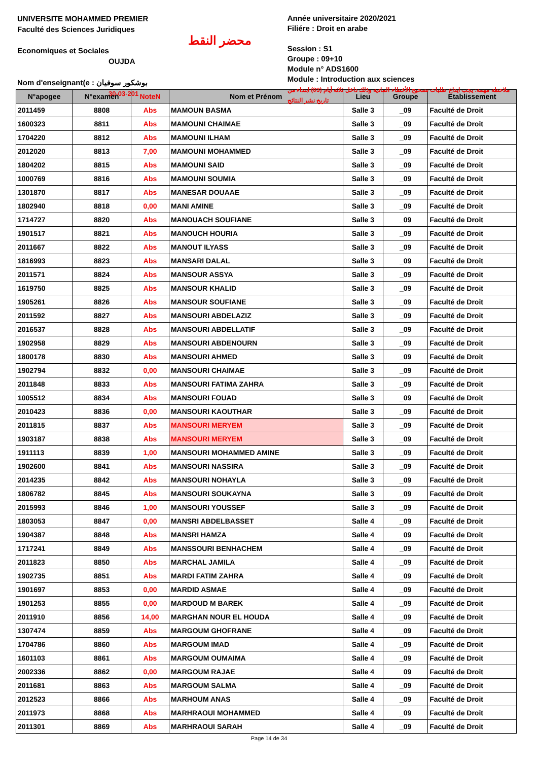UNIVERSITE MOHAMMED PREMIER
Faculté des Sciences Juridiques
Economiques et Sociales
OUJDA
Nom d'enseignant(e : بوشكور سوفيان
30-03-201
محضر النقط
Année universitaire 2020/2021
Filiére : Droit en arabe
Session : S1
Groupe : 09+10
Module n° ADS1600
Module : Introduction aux sciences
ملاحظة مهمة: يجب ايداع طلبات تصحيح الأخطاء المادية وذلك داخل ثلاثة أيام (03) ابتداء من تاريخ نشر النتائج
| N°apogee | N°examen | NoteN | Nom et Prénom | Lieu | Groupe | Etablissement |
| --- | --- | --- | --- | --- | --- | --- |
| 2011459 | 8808 | Abs | MAMOUN BASMA | Salle 3 | _09 | Faculté de Droit |
| 1600323 | 8811 | Abs | MAMOUNI CHAIMAE | Salle 3 | _09 | Faculté de Droit |
| 1704220 | 8812 | Abs | MAMOUNI ILHAM | Salle 3 | _09 | Faculté de Droit |
| 2012020 | 8813 | 7,00 | MAMOUNI MOHAMMED | Salle 3 | _09 | Faculté de Droit |
| 1804202 | 8815 | Abs | MAMOUNI SAID | Salle 3 | _09 | Faculté de Droit |
| 1000769 | 8816 | Abs | MAMOUNI SOUMIA | Salle 3 | _09 | Faculté de Droit |
| 1301870 | 8817 | Abs | MANESAR DOUAAE | Salle 3 | _09 | Faculté de Droit |
| 1802940 | 8818 | 0,00 | MANI AMINE | Salle 3 | _09 | Faculté de Droit |
| 1714727 | 8820 | Abs | MANOUACH SOUFIANE | Salle 3 | _09 | Faculté de Droit |
| 1901517 | 8821 | Abs | MANOUCH HOURIA | Salle 3 | _09 | Faculté de Droit |
| 2011667 | 8822 | Abs | MANOUT ILYASS | Salle 3 | _09 | Faculté de Droit |
| 1816993 | 8823 | Abs | MANSARI DALAL | Salle 3 | _09 | Faculté de Droit |
| 2011571 | 8824 | Abs | MANSOUR ASSYA | Salle 3 | _09 | Faculté de Droit |
| 1619750 | 8825 | Abs | MANSOUR KHALID | Salle 3 | _09 | Faculté de Droit |
| 1905261 | 8826 | Abs | MANSOUR SOUFIANE | Salle 3 | _09 | Faculté de Droit |
| 2011592 | 8827 | Abs | MANSOURI ABDELAZIZ | Salle 3 | _09 | Faculté de Droit |
| 2016537 | 8828 | Abs | MANSOURI ABDELLATIF | Salle 3 | _09 | Faculté de Droit |
| 1902958 | 8829 | Abs | MANSOURI ABDENOURN | Salle 3 | _09 | Faculté de Droit |
| 1800178 | 8830 | Abs | MANSOURI AHMED | Salle 3 | _09 | Faculté de Droit |
| 1902794 | 8832 | 0,00 | MANSOURI CHAIMAE | Salle 3 | _09 | Faculté de Droit |
| 2011848 | 8833 | Abs | MANSOURI FATIMA ZAHRA | Salle 3 | _09 | Faculté de Droit |
| 1005512 | 8834 | Abs | MANSOURI FOUAD | Salle 3 | _09 | Faculté de Droit |
| 2010423 | 8836 | 0,00 | MANSOURI KAOUTHAR | Salle 3 | _09 | Faculté de Droit |
| 2011815 | 8837 | Abs | MANSOURI MERYEM | Salle 3 | _09 | Faculté de Droit |
| 1903187 | 8838 | Abs | MANSOURI MERYEM | Salle 3 | _09 | Faculté de Droit |
| 1911113 | 8839 | 1,00 | MANSOURI MOHAMMED AMINE | Salle 3 | _09 | Faculté de Droit |
| 1902600 | 8841 | Abs | MANSOURI NASSIRA | Salle 3 | _09 | Faculté de Droit |
| 2014235 | 8842 | Abs | MANSOURI NOHAYLA | Salle 3 | _09 | Faculté de Droit |
| 1806782 | 8845 | Abs | MANSOURI SOUKAYNA | Salle 3 | _09 | Faculté de Droit |
| 2015993 | 8846 | 1,00 | MANSOURI YOUSSEF | Salle 3 | _09 | Faculté de Droit |
| 1803053 | 8847 | 0,00 | MANSRI ABDELBASSET | Salle 4 | _09 | Faculté de Droit |
| 1904387 | 8848 | Abs | MANSRI HAMZA | Salle 4 | _09 | Faculté de Droit |
| 1717241 | 8849 | Abs | MANSSOURI BENHACHEM | Salle 4 | _09 | Faculté de Droit |
| 2011823 | 8850 | Abs | MARCHAL JAMILA | Salle 4 | _09 | Faculté de Droit |
| 1902735 | 8851 | Abs | MARDI FATIM ZAHRA | Salle 4 | _09 | Faculté de Droit |
| 1901697 | 8853 | 0,00 | MARDID ASMAE | Salle 4 | _09 | Faculté de Droit |
| 1901253 | 8855 | 0,00 | MARDOUD M BAREK | Salle 4 | _09 | Faculté de Droit |
| 2011910 | 8856 | 14,00 | MARGHAN NOUR EL HOUDA | Salle 4 | _09 | Faculté de Droit |
| 1307474 | 8859 | Abs | MARGOUM GHOFRANE | Salle 4 | _09 | Faculté de Droit |
| 1704786 | 8860 | Abs | MARGOUM IMAD | Salle 4 | _09 | Faculté de Droit |
| 1601103 | 8861 | Abs | MARGOUM OUMAIMA | Salle 4 | _09 | Faculté de Droit |
| 2002336 | 8862 | 0,00 | MARGOUM RAJAE | Salle 4 | _09 | Faculté de Droit |
| 2011681 | 8863 | Abs | MARGOUM SALMA | Salle 4 | _09 | Faculté de Droit |
| 2012523 | 8866 | Abs | MARHOUM ANAS | Salle 4 | _09 | Faculté de Droit |
| 2011973 | 8868 | Abs | MARHRAOUI MOHAMMED | Salle 4 | _09 | Faculté de Droit |
| 2011301 | 8869 | Abs | MARHRAOUI SARAH | Salle 4 | _09 | Faculté de Droit |
Page 14 de 34